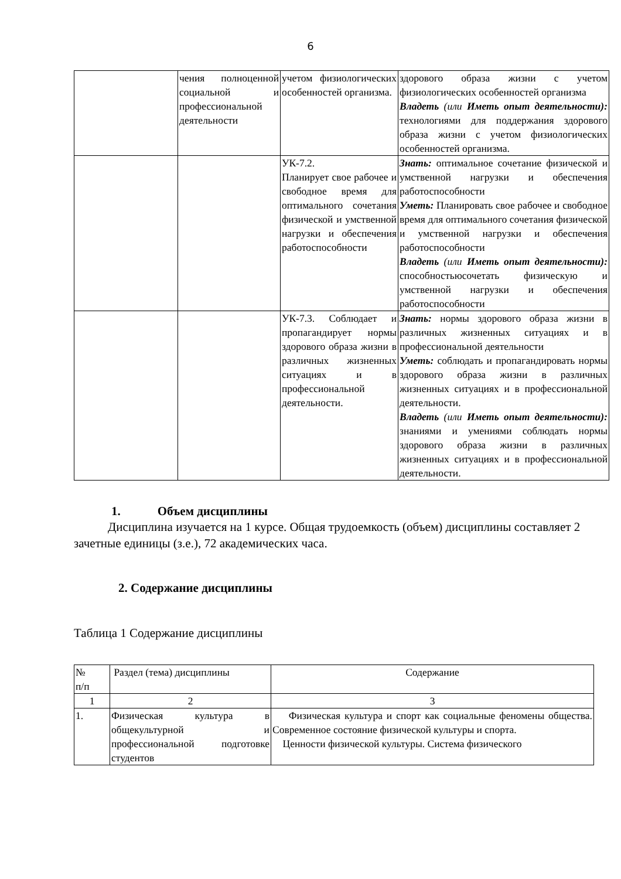6
| | чения полноценной социальной и профессиональной деятельности | учетом физиологических особенностей организма. | здорового образа жизни с учетом физиологических особенностей организма Владеть (или Иметь опыт деятельности): технологиями для поддержания здорового образа жизни с учетом физиологических особенностей организма. |
| | | УК-7.2. Планирует свое рабочее и свободное время для оптимального сочетания физической и умственной нагрузки и обеспечения работоспособности | Знать: оптимальное сочетание физической и умственной нагрузки и обеспечения работоспособности Уметь: Планировать свое рабочее и свободное время для оптимального сочетания физической и умственной нагрузки и обеспечения работоспособности Владеть (или Иметь опыт деятельности): способностьюсочетать физическую и умственной нагрузки и обеспечения работоспособности |
| | | УК-7.3. Соблюдает и пропагандирует нормы здорового образа жизни в различных жизненных ситуациях и в профессиональной деятельности. | Знать: нормы здорового образа жизни в различных жизненных ситуациях и в профессиональной деятельности Уметь: соблюдать и пропагандировать нормы здорового образа жизни в различных жизненных ситуациях и в профессиональной деятельности. Владеть (или Иметь опыт деятельности): знаниями и умениями соблюдать нормы здорового образа жизни в различных жизненных ситуациях и в профессиональной деятельности. |
1. Объем дисциплины
Дисциплина изучается на 1 курсе. Общая трудоемкость (объем) дисциплины составляет 2 зачетные единицы (з.е.), 72 академических часа.
2. Содержание дисциплины
Таблица 1 Содержание дисциплины
| № п/п | Раздел (тема) дисциплины | Содержание |
| 1 | 2 | 3 |
| 1. | Физическая культура в общекультурной и профессиональной подготовке студентов | Физическая культура и спорт как социальные феномены общества. Современное состояние физической культуры и спорта. Ценности физической культуры. Система физического |